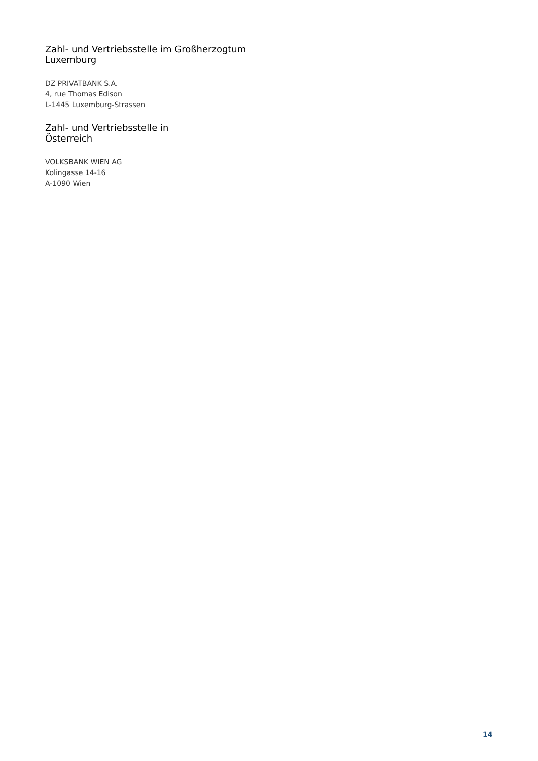Zahl- und Vertriebsstelle im Großherzogtum
Luxemburg
DZ PRIVATBANK S.A.
4, rue Thomas Edison
L-1445 Luxemburg-Strassen
Zahl- und Vertriebsstelle in
Österreich
VOLKSBANK WIEN AG
Kolingasse 14-16
A-1090 Wien
14